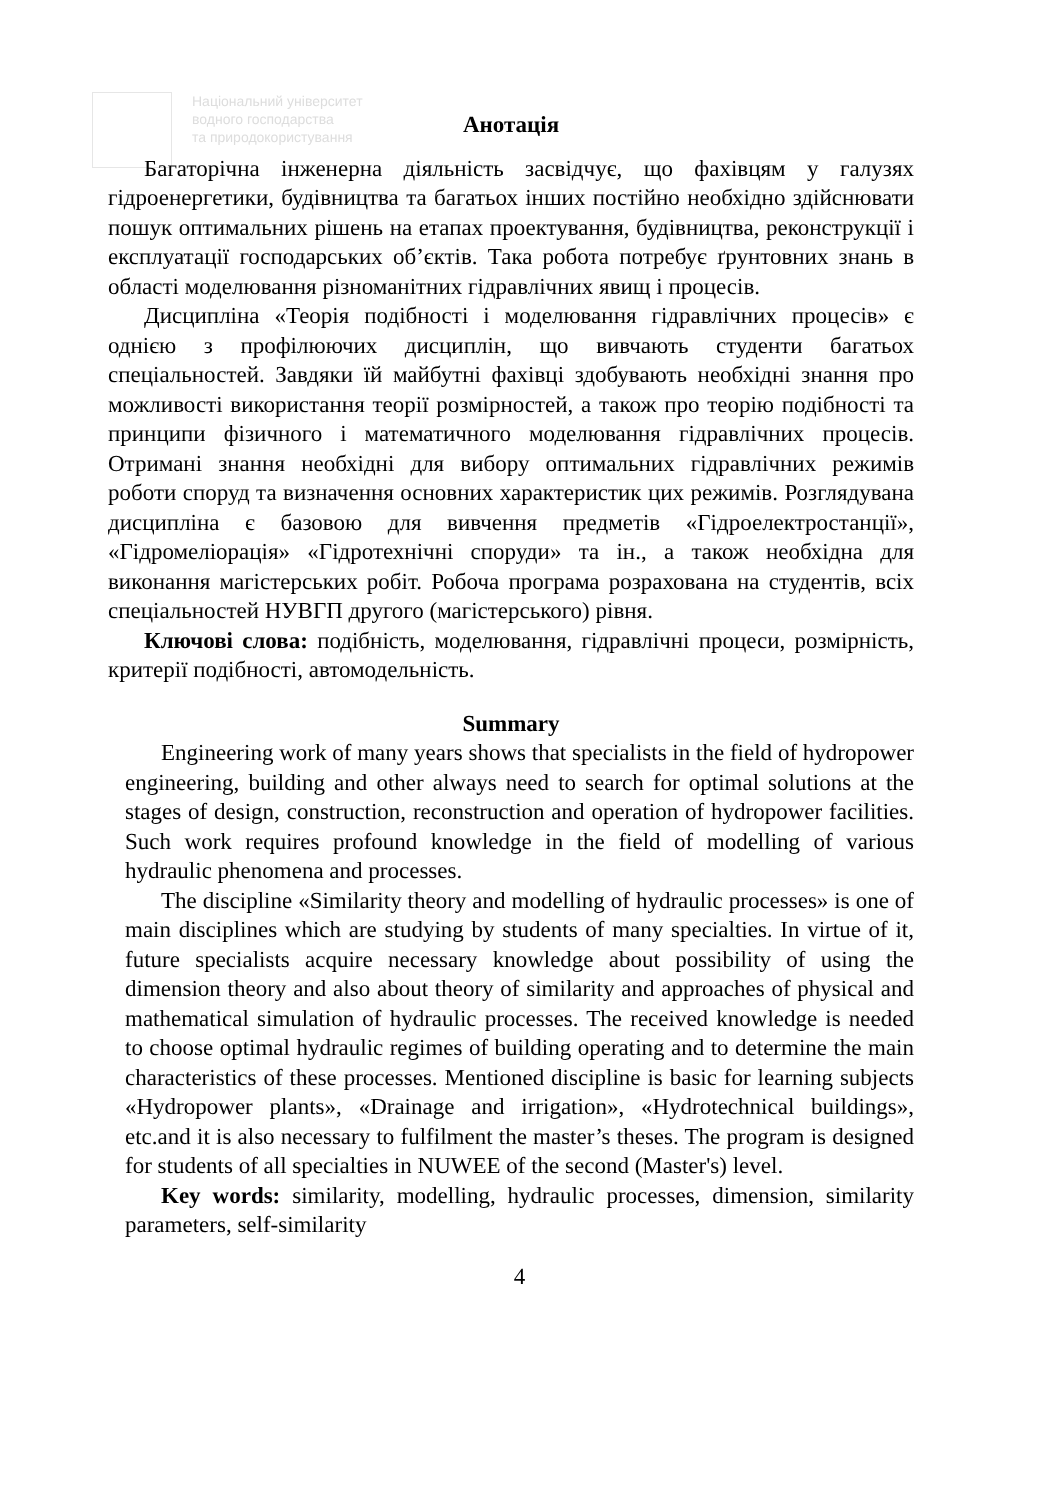Національний університет
водного господарства
та природокористування
Анотація
Багаторічна інженерна діяльність засвідчує, що фахівцям у галузях гідроенергетики, будівництва та багатьох інших постійно необхідно здійснювати пошук оптимальних рішень на етапах проектування, будівництва, реконструкції і експлуатації господарських об’єктів. Така робота потребує ґрунтовних знань в області моделювання різноманітних гідравлічних явищ і процесів.
Дисципліна «Теорія подібності і моделювання гідравлічних процесів» є однією з профілюючих дисциплін, що вивчають студенти багатьох спеціальностей. Завдяки їй майбутні фахівці здобувають необхідні знання про можливості використання теорії розмірностей, а також про теорію подібності та принципи фізичного і математичного моделювання гідравлічних процесів. Отримані знання необхідні для вибору оптимальних гідравлічних режимів роботи споруд та визначення основних характеристик цих режимів. Розглядувана дисципліна є базовою для вивчення предметів «Гідроелектростанції», «Гідромеліорація» «Гідротехнічні споруди» та ін., а також необхідна для виконання магістерських робіт. Робоча програма розрахована на студентів, всіх спеціальностей НУВГП другого (магістерського) рівня.
Ключові слова: подібність, моделювання, гідравлічні процеси, розмірність, критерії подібності, автомодельність.
Summary
Engineering work of many years shows that specialists in the field of hydropower engineering, building and other always need to search for optimal solutions at the stages of design, construction, reconstruction and operation of hydropower facilities. Such work requires profound knowledge in the field of modelling of various hydraulic phenomena and processes.
The discipline «Similarity theory and modelling of hydraulic processes» is one of main disciplines which are studying by students of many specialties. In virtue of it, future specialists acquire necessary knowledge about possibility of using the dimension theory and also about theory of similarity and approaches of physical and mathematical simulation of hydraulic processes. The received knowledge is needed to choose optimal hydraulic regimes of building operating and to determine the main characteristics of these processes. Mentioned discipline is basic for learning subjects «Hydropower plants», «Drainage and irrigation», «Hydrotechnical buildings», etc.and it is also necessary to fulfilment the master’s theses. The program is designed for students of all specialties in NUWEE of the second (Master's) level.
Key words: similarity, modelling, hydraulic processes, dimension, similarity parameters, self-similarity
4